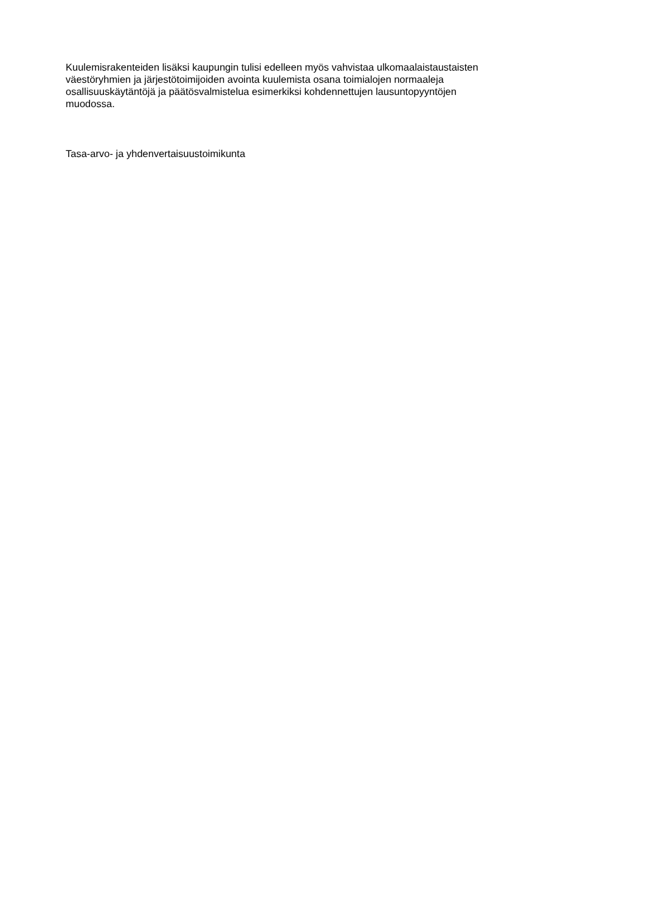Kuulemisrakenteiden lisäksi kaupungin tulisi edelleen myös vahvistaa ulkomaalaistaustaisten
väestöryhmien ja järjestötoimijoiden avointa kuulemista osana toimialojen normaaleja
osallisuuskäytäntöjä ja päätösvalmistelua esimerkiksi kohdennettujen lausuntopyyntöjen
muodossa.
Tasa-arvo- ja yhdenvertaisuustoimikunta